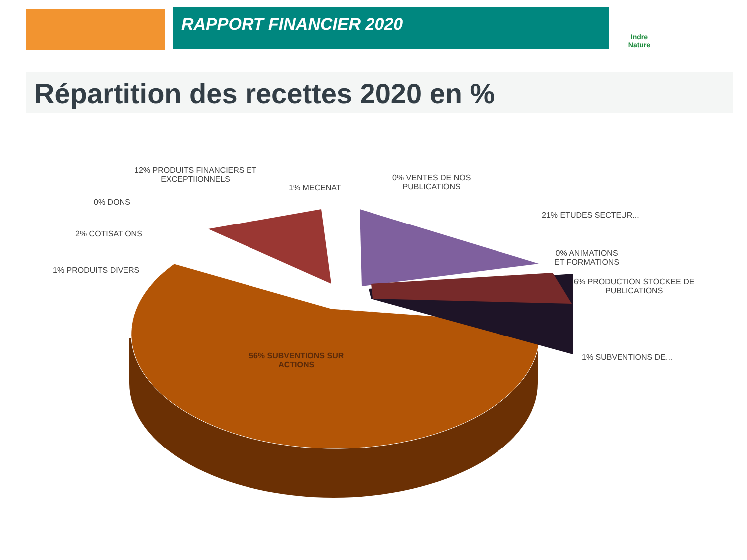RAPPORT FINANCIER 2020
Indre Nature
Répartition des recettes 2020 en %
12% PRODUITS FINANCIERS ET
EXCEPTIIONNELS
1% MECENAT
0% VENTES DE NOS
PUBLICATIONS
0% DONS
2% COTISATIONS
1% PRODUITS DIVERS
21% ETUDES SECTEUR...
0% ANIMATIONS
ET FORMATIONS
6% PRODUCTION STOCKEE DE
PUBLICATIONS
1% SUBVENTIONS DE...
56% SUBVENTIONS SUR
ACTIONS